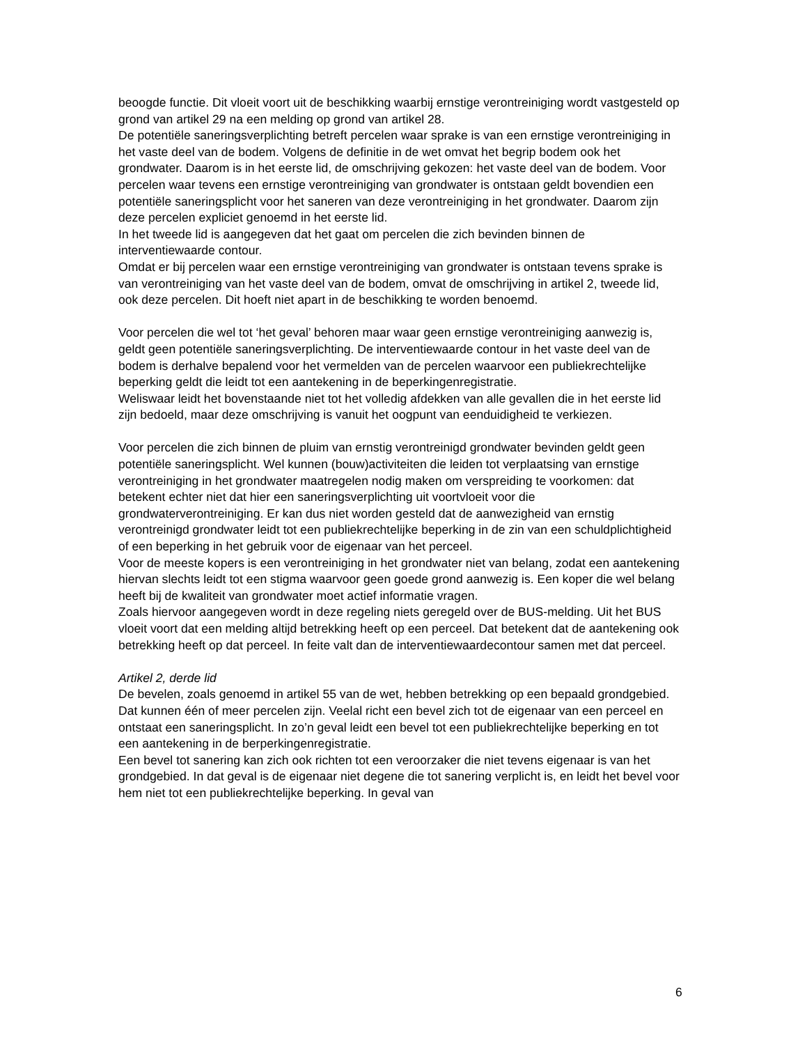beoogde functie. Dit vloeit voort uit de beschikking waarbij ernstige verontreiniging wordt vastgesteld op grond van artikel 29 na een melding op grond van artikel 28.
De potentiële saneringsverplichting betreft percelen waar sprake is van een ernstige verontreiniging in het vaste deel van de bodem. Volgens de definitie in de wet omvat het begrip bodem ook het grondwater. Daarom is in het eerste lid, de omschrijving gekozen: het vaste deel van de bodem. Voor percelen waar tevens een ernstige verontreiniging van grondwater is ontstaan geldt bovendien een potentiële saneringsplicht voor het saneren van deze verontreiniging in het grondwater. Daarom zijn deze percelen expliciet genoemd in het eerste lid.
In het tweede lid is aangegeven dat het gaat om percelen die zich bevinden binnen de interventiewaarde contour.
Omdat er bij percelen waar een ernstige verontreiniging van grondwater is ontstaan tevens sprake is van verontreiniging van het vaste deel van de bodem, omvat de omschrijving in artikel 2, tweede lid, ook deze percelen. Dit hoeft niet apart in de beschikking te worden benoemd.
Voor percelen die wel tot ‘het geval’ behoren maar waar geen ernstige verontreiniging aanwezig is, geldt geen potentiële saneringsverplichting. De interventiewaarde contour in het vaste deel van de bodem is derhalve bepalend voor het vermelden van de percelen waarvoor een publiekrechtelijke beperking geldt die leidt tot een aantekening in de beperkingenregistratie.
Weliswaar leidt het bovenstaande niet tot het volledig afdekken van alle gevallen die in het eerste lid zijn bedoeld, maar deze omschrijving is vanuit het oogpunt van eenduidigheid te verkiezen.
Voor percelen die zich binnen de pluim van ernstig verontreinigd grondwater bevinden geldt geen potentiële saneringsplicht. Wel kunnen (bouw)activiteiten die leiden tot verplaatsing van ernstige verontreiniging in het grondwater maatregelen nodig maken om verspreiding te voorkomen: dat betekent echter niet dat hier een saneringsverplichting uit voortvloeit voor die grondwaterverontreiniging. Er kan dus niet worden gesteld dat de aanwezigheid van ernstig verontreinigd grondwater leidt tot een publiekrechtelijke beperking in de zin van een schuldplichtigheid of een beperking in het gebruik voor de eigenaar van het perceel.
Voor de meeste kopers is een verontreiniging in het grondwater niet van belang, zodat een aantekening hiervan slechts leidt tot een stigma waarvoor geen goede grond aanwezig is. Een koper die wel belang heeft bij de kwaliteit van grondwater moet actief informatie vragen.
Zoals hiervoor aangegeven wordt in deze regeling niets geregeld over de BUS-melding. Uit het BUS vloeit voort dat een melding altijd betrekking heeft op een perceel. Dat betekent dat de aantekening ook betrekking heeft op dat perceel. In feite valt dan de interventiewaardecontour samen met dat perceel.
Artikel 2, derde lid
De bevelen, zoals genoemd in artikel 55 van de wet, hebben betrekking op een bepaald grondgebied. Dat kunnen één of meer percelen zijn. Veelal richt een bevel zich tot de eigenaar van een perceel en ontstaat een saneringsplicht. In zo’n geval leidt een bevel tot een publiekrechtelijke beperking en tot een aantekening in de berperkingenregistratie.
Een bevel tot sanering kan zich ook richten tot een veroorzaker die niet tevens eigenaar is van het grondgebied. In dat geval is de eigenaar niet degene die tot sanering verplicht is, en leidt het bevel voor hem niet tot een publiekrechtelijke beperking. In geval van
6